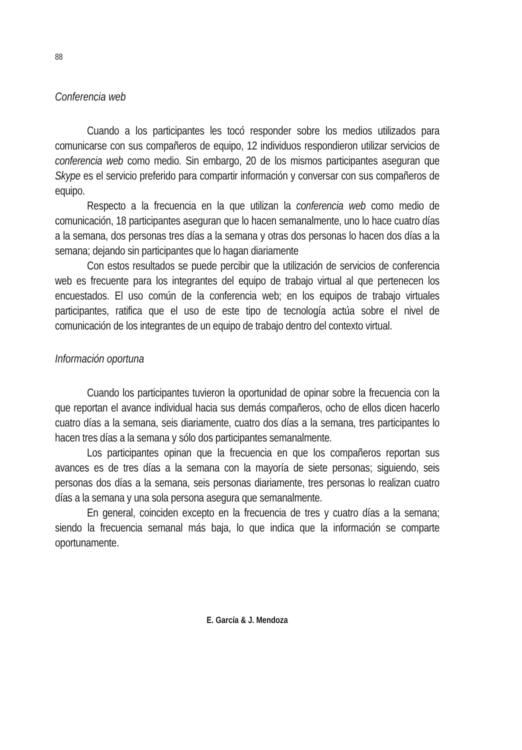88
Conferencia web
Cuando a los participantes les tocó responder sobre los medios utilizados para comunicarse con sus compañeros de equipo, 12 individuos respondieron utilizar servicios de conferencia web como medio. Sin embargo, 20 de los mismos participantes aseguran que Skype es el servicio preferido para compartir información y conversar con sus compañeros de equipo.
Respecto a la frecuencia en la que utilizan la conferencia web como medio de comunicación, 18 participantes aseguran que lo hacen semanalmente, uno lo hace cuatro días a la semana, dos personas tres días a la semana y otras dos personas lo hacen dos días a la semana; dejando sin participantes que lo hagan diariamente
Con estos resultados se puede percibir que la utilización de servicios de conferencia web es frecuente para los integrantes del equipo de trabajo virtual al que pertenecen los encuestados. El uso común de la conferencia web; en los equipos de trabajo virtuales participantes, ratifica que el uso de este tipo de tecnología actúa sobre el nivel de comunicación de los integrantes de un equipo de trabajo dentro del contexto virtual.
Información oportuna
Cuando los participantes tuvieron la oportunidad de opinar sobre la frecuencia con la que reportan el avance individual hacia sus demás compañeros, ocho de ellos dicen hacerlo cuatro días a la semana, seis diariamente, cuatro dos días a la semana, tres participantes lo hacen tres días a la semana y sólo dos participantes semanalmente.
Los participantes opinan que la frecuencia en que los compañeros reportan sus avances es de tres días a la semana con la mayoría de siete personas; siguiendo, seis personas dos días a la semana, seis personas diariamente, tres personas lo realizan cuatro días a la semana y una sola persona asegura que semanalmente.
En general, coinciden excepto en la frecuencia de tres y cuatro días a la semana; siendo la frecuencia semanal más baja, lo que indica que la información se comparte oportunamente.
E. García & J. Mendoza